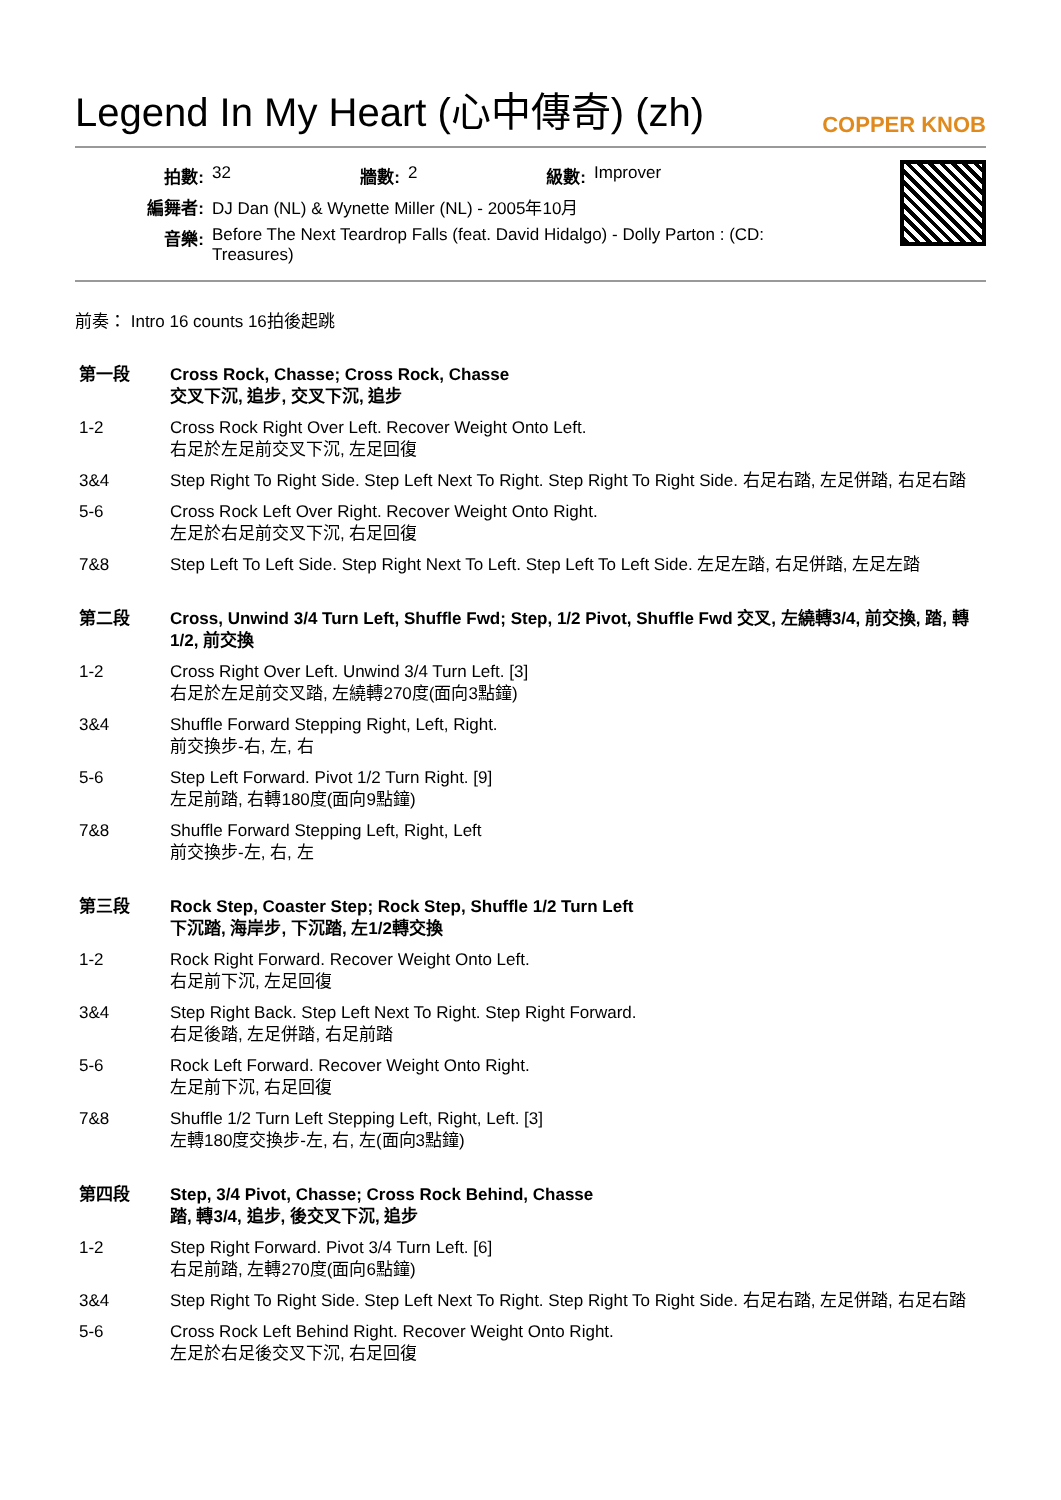Legend In My Heart (心中傳奇) (zh)
COPPER KNOB
| 拍數: | 32 | 牆數: | 2 | 級數: | Improver |
| 編舞者: | DJ Dan (NL) & Wynette Miller (NL) - 2005年10月 | | | | |
| 音樂: | Before The Next Teardrop Falls (feat. David Hidalgo) - Dolly Parton : (CD: Treasures) | | | | |
前奏： Intro 16 counts 16拍後起跳
| 第一段 | Cross Rock, Chasse; Cross Rock, Chasse 交叉下沉, 追步, 交叉下沉, 追步 |
| --- | --- |
| 1-2 | Cross Rock Right Over Left. Recover Weight Onto Left. 右足於左足前交叉下沉, 左足回復 |
| 3&4 | Step Right To Right Side. Step Left Next To Right. Step Right To Right Side. 右足右踏, 左足併踏, 右足右踏 |
| 5-6 | Cross Rock Left Over Right. Recover Weight Onto Right. 左足於右足前交叉下沉, 右足回復 |
| 7&8 | Step Left To Left Side. Step Right Next To Left. Step Left To Left Side. 左足左踏, 右足併踏, 左足左踏 |
| 第二段 | Cross, Unwind 3/4 Turn Left, Shuffle Fwd; Step, 1/2 Pivot, Shuffle Fwd 交叉, 左繞轉3/4, 前交換, 踏, 轉1/2, 前交換 |
| --- | --- |
| 1-2 | Cross Right Over Left. Unwind 3/4 Turn Left. [3] 右足於左足前交叉踏, 左繞轉270度(面向3點鐘) |
| 3&4 | Shuffle Forward Stepping Right, Left, Right. 前交換步-右, 左, 右 |
| 5-6 | Step Left Forward. Pivot 1/2 Turn Right. [9] 左足前踏, 右轉180度(面向9點鐘) |
| 7&8 | Shuffle Forward Stepping Left, Right, Left 前交換步-左, 右, 左 |
| 第三段 | Rock Step, Coaster Step; Rock Step, Shuffle 1/2 Turn Left 下沉踏, 海岸步, 下沉踏, 左1/2轉交換 |
| --- | --- |
| 1-2 | Rock Right Forward. Recover Weight Onto Left. 右足前下沉, 左足回復 |
| 3&4 | Step Right Back. Step Left Next To Right. Step Right Forward. 右足後踏, 左足併踏, 右足前踏 |
| 5-6 | Rock Left Forward. Recover Weight Onto Right. 左足前下沉, 右足回復 |
| 7&8 | Shuffle 1/2 Turn Left Stepping Left, Right, Left. [3] 左轉180度交換步-左, 右, 左(面向3點鐘) |
| 第四段 | Step, 3/4 Pivot, Chasse; Cross Rock Behind, Chasse 踏, 轉3/4, 追步, 後交叉下沉, 追步 |
| --- | --- |
| 1-2 | Step Right Forward. Pivot 3/4 Turn Left. [6] 右足前踏, 左轉270度(面向6點鐘) |
| 3&4 | Step Right To Right Side. Step Left Next To Right. Step Right To Right Side. 右足右踏, 左足併踏, 右足右踏 |
| 5-6 | Cross Rock Left Behind Right. Recover Weight Onto Right. 左足於右足後交叉下沉, 右足回復 |